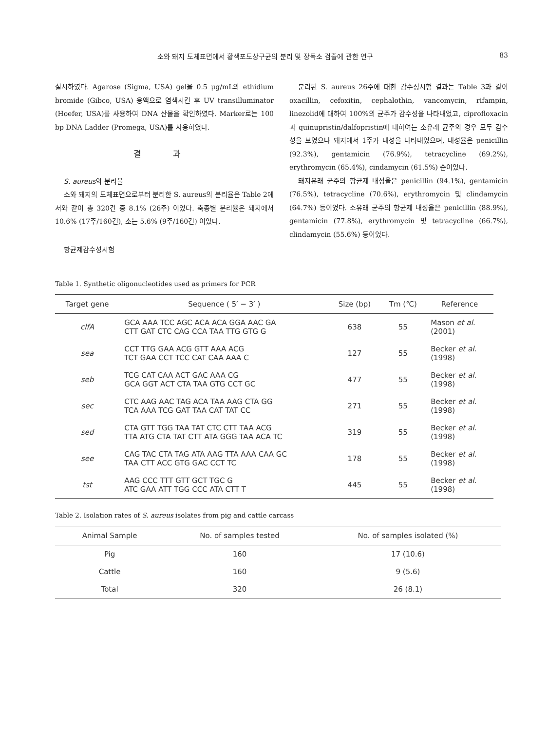소와 돼지 도체표면에서 황색포도상구균의 분리 및 장독소 검출에 관한 연구 83
실시하였다. Agarose (Sigma, USA) gel을 0.5 μg/mL의 ethidium bromide (Gibco, USA) 용액으로 염색시킨 후 UV transilluminator (Hoefer, USA)를 사용하여 DNA 산물을 확인하였다. Marker로는 100 bp DNA Ladder (Promega, USA)를 사용하였다.
결 과
S. aureus의 분리율
소와 돼지의 도체표면으로부터 분리한 S. aureus의 분리율은 Table 2에서와 같이 총 320건 중 8.1% (26주) 이었다. 축종별 분리율은 돼지에서 10.6% (17주/160건), 소는 5.6% (9주/160건) 이었다.
항균제감수성시험
분리된 S. aureus 26주에 대한 감수성시험 결과는 Table 3과 같이 oxacillin, cefoxitin, cephalothin, vancomycin, rifampin, linezolid에 대하여 100%의 균주가 감수성을 나타내었고, ciprofloxacin과 quinupristin/dalfopristin에 대하여는 소유래 균주의 경우 모두 감수성을 보였으나 돼지에서 1주가 내성을 나타내었으며, 내성율은 penicillin (92.3%), gentamicin (76.9%), tetracycline (69.2%), erythromycin (65.4%), cindamycin (61.5%) 순이었다.
돼지유래 균주의 항균제 내성율은 penicillin (94.1%), gentamicin (76.5%), tetracycline (70.6%), erythromycin 및 clindamycin (64.7%) 등이었다. 소유래 균주의 항균제 내성율은 penicillin (88.9%), gentamicin (77.8%), erythromycin 및 tetracycline (66.7%), clindamycin (55.6%) 등이었다.
Table 1. Synthetic oligonucleotides used as primers for PCR
| Target gene | Sequence ( 5′ − 3′ ) | Size (bp) | Tm (℃) | Reference |
| --- | --- | --- | --- | --- |
| clfA | GCA AAA TCC AGC ACA ACA GGA AAC GA CTT GAT CTC CAG CCA TAA TTG GTG G | 638 | 55 | Mason et al. (2001) |
| sea | CCT TTG GAA ACG GTT AAA ACG TCT GAA CCT TCC CAT CAA AAA C | 127 | 55 | Becker et al. (1998) |
| seb | TCG CAT CAA ACT GAC AAA CG GCA GGT ACT CTA TAA GTG CCT GC | 477 | 55 | Becker et al. (1998) |
| sec | CTC AAG AAC TAG ACA TAA AAG CTA GG TCA AAA TCG GAT TAA CAT TAT CC | 271 | 55 | Becker et al. (1998) |
| sed | CTA GTT TGG TAA TAT CTC CTT TAA ACG TTA ATG CTA TAT CTT ATA GGG TAA ACA TC | 319 | 55 | Becker et al. (1998) |
| see | CAG TAC CTA TAG ATA AAG TTA AAA CAA GC TAA CTT ACC GTG GAC CCT TC | 178 | 55 | Becker et al. (1998) |
| tst | AAG CCC TTT GTT GCT TGC G ATC GAA ATT TGG CCC ATA CTT T | 445 | 55 | Becker et al. (1998) |
Table 2. Isolation rates of S. aureus isolates from pig and cattle carcass
| Animal Sample | No. of samples tested | No. of samples isolated (%) |
| --- | --- | --- |
| Pig | 160 | 17 (10.6) |
| Cattle | 160 | 9 (5.6) |
| Total | 320 | 26 (8.1) |